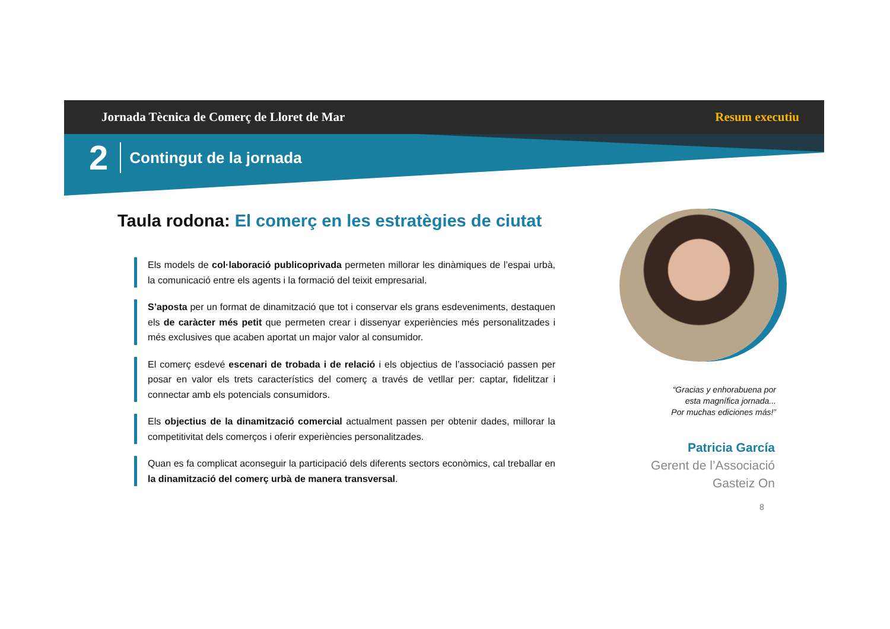Jornada Tècnica de Comerç de Lloret de Mar Resum executiu
2 Contingut de la jornada
Taula rodona: El comerç en les estratègies de ciutat
Els models de col·laboració publicoprivada permeten millorar les dinàmiques de l’espai urbà, la comunicació entre els agents i la formació del teixit empresarial.
S’aposta per un format de dinamització que tot i conservar els grans esdeveniments, destaquen els de caràcter més petit que permeten crear i dissenyar experiències més personalitzades i més exclusives que acaben aportat un major valor al consumidor.
El comerç esdevé escenari de trobada i de relació i els objectius de l’associació passen per posar en valor els trets característics del comerç a través de vetllar per: captar, fidelitzar i connectar amb els potencials consumidors.
Els objectius de la dinamització comercial actualment passen per obtenir dades, millorar la competitivitat dels comerços i oferir experiències personalitzades.
Quan es fa complicat aconseguir la participació dels diferents sectors econòmics, cal treballar en la dinamització del comerç urbà de manera transversal.
“Gracias y enhorabuena por
esta magnífica jornada...
Por muchas ediciones más!”
Patricia García
Gerent de l’Associació
Gasteiz On
8